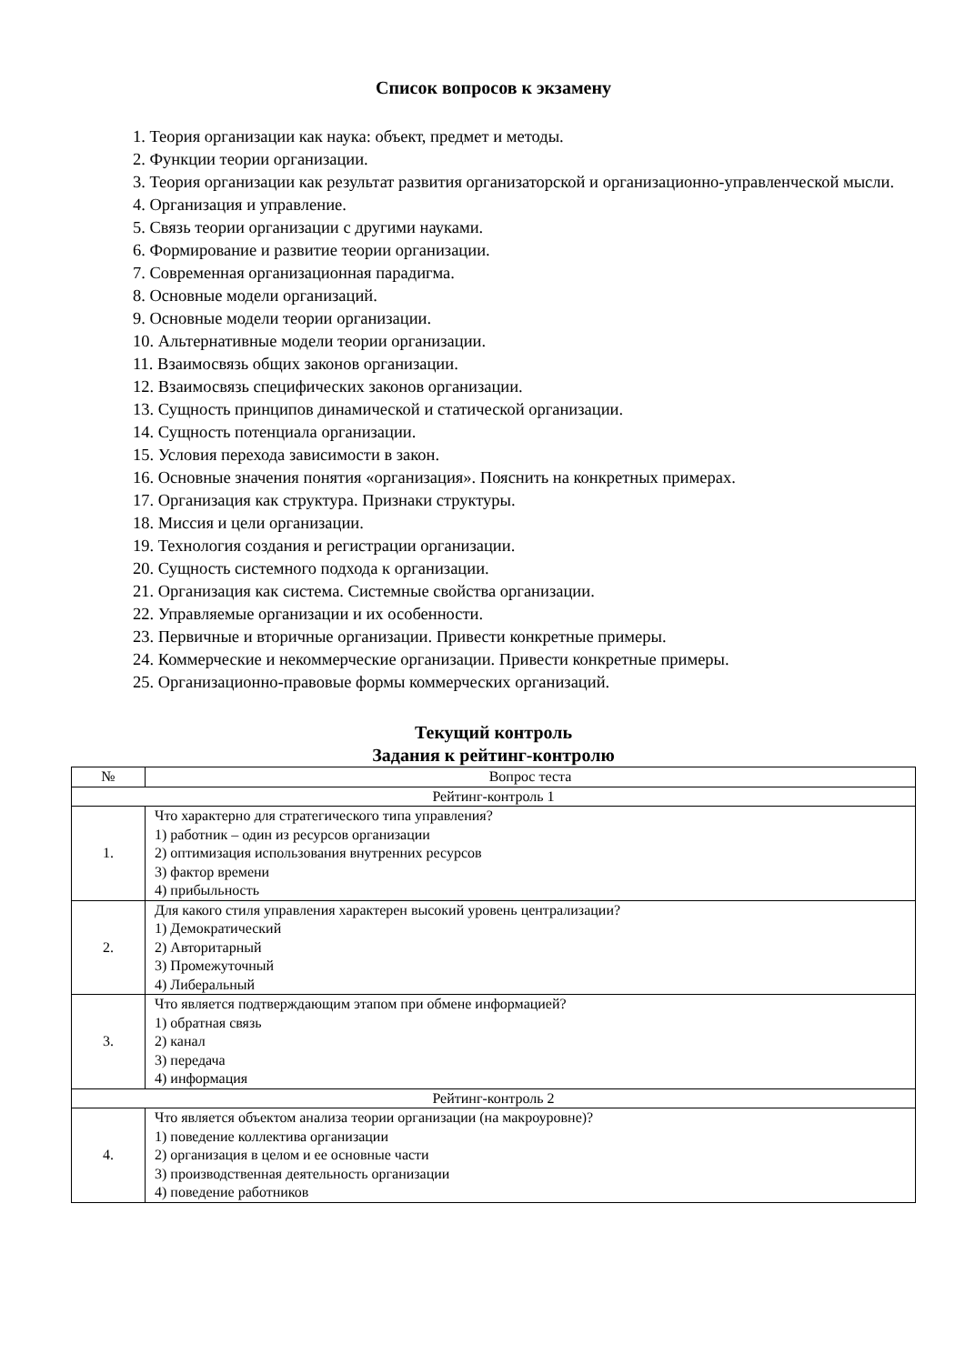Список вопросов к экзамену
1. Теория организации как наука: объект, предмет и методы.
2. Функции теории организации.
3. Теория организации как результат развития организаторской и организационно-управленческой мысли.
4. Организация и управление.
5. Связь теории организации с другими науками.
6. Формирование и развитие теории организации.
7. Современная организационная парадигма.
8. Основные модели организаций.
9. Основные модели теории организации.
10. Альтернативные модели теории организации.
11. Взаимосвязь общих законов организации.
12. Взаимосвязь специфических законов организации.
13. Сущность принципов динамической и статической организации.
14. Сущность потенциала организации.
15. Условия перехода зависимости в закон.
16. Основные значения понятия «организация». Пояснить на конкретных примерах.
17. Организация как структура. Признаки структуры.
18. Миссия и цели организации.
19. Технология создания и регистрации организации.
20. Сущность системного подхода к организации.
21. Организация как система. Системные свойства организации.
22. Управляемые организации и их особенности.
23. Первичные и вторичные организации. Привести конкретные примеры.
24. Коммерческие и некоммерческие организации. Привести конкретные примеры.
25. Организационно-правовые формы коммерческих организаций.
Текущий контроль
Задания к рейтинг-контролю
| № | Вопрос теста |
| --- | --- |
| Рейтинг-контроль 1 | |
| 1. | Что характерно для стратегического типа управления? 1) работник – один из ресурсов организации 2) оптимизация использования внутренних ресурсов 3) фактор времени 4) прибыльность |
| 2. | Для какого стиля управления характерен высокий уровень централизации? 1) Демократический 2) Авторитарный 3) Промежуточный 4) Либеральный |
| 3. | Что является подтверждающим этапом при обмене информацией? 1) обратная связь 2) канал 3) передача 4) информация |
| Рейтинг-контроль 2 | |
| 4. | Что является объектом анализа теории организации (на макроуровне)? 1) поведение коллектива организации 2) организация в целом и ее основные части 3) производственная деятельность организации 4) поведение работников |